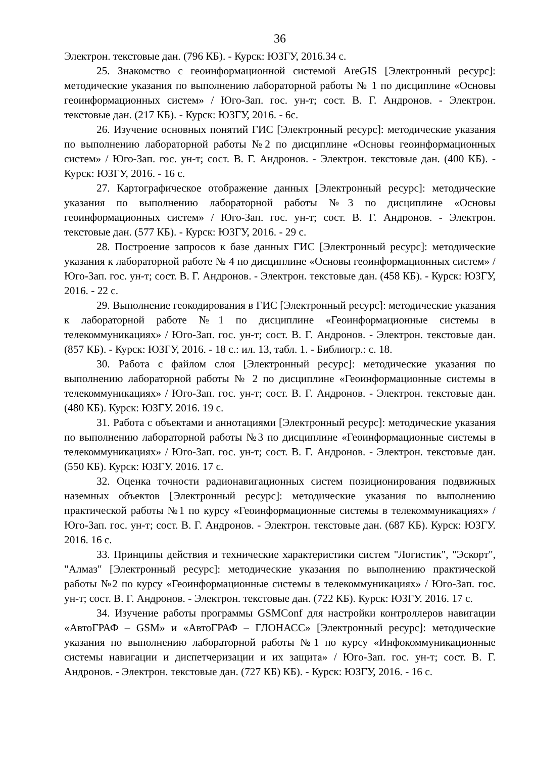36
Электрон. текстовые дан. (796 КБ). - Курск: ЮЗГУ, 2016.34 с.
25. Знакомство с геоинформационной системой AreGIS [Электронный ресурс]: методические указания по выполнению лабораторной работы № 1 по дисциплине «Основы геоинформационных систем» / Юго-Зап. гос. ун-т; сост. В. Г. Андронов. - Электрон. текстовые дан. (217 КБ). - Курск: ЮЗГУ, 2016. - 6с.
26. Изучение основных понятий ГИС [Электронный ресурс]: методические указания по выполнению лабораторной работы №2 по дисциплине «Основы геоинформационных систем» / Юго-Зап. гос. ун-т; сост. В. Г. Андронов. - Электрон. текстовые дан. (400 КБ). - Курск: ЮЗГУ, 2016. - 16 с.
27. Картографическое отображение данных [Электронный ресурс]: методические указания по выполнению лабораторной работы №3 по дисциплине «Основы геоинформационных систем» / Юго-Зап. гос. ун-т; сост. В. Г. Андронов. - Электрон. текстовые дан. (577 КБ). - Курск: ЮЗГУ, 2016. - 29 с.
28. Построение запросов к базе данных ГИС [Электронный ресурс]: методические указания к лабораторной работе № 4 по дисциплине «Основы геоинформационных систем» / Юго-Зап. гос. ун-т; сост. В. Г. Андронов. - Электрон. текстовые дан. (458 КБ). - Курск: ЮЗГУ, 2016. - 22 с.
29. Выполнение геокодирования в ГИС [Электронный ресурс]: методические указания к лабораторной работе №1 по дисциплине «Геоинформационные системы в телекоммуникациях» / Юго-Зап. гос. ун-т; сост. В. Г. Андронов. - Электрон. текстовые дан. (857 КБ). - Курск: ЮЗГУ, 2016. - 18 с.: ил. 13, табл. 1. - Библиогр.: с. 18.
30. Работа с файлом слоя [Электронный ресурс]: методические указания по выполнению лабораторной работы № 2 по дисциплине «Геоинформационные системы в телекоммуникациях» / Юго-Зап. гос. ун-т; сост. В. Г. Андронов. - Электрон. текстовые дан. (480 КБ). Курск: ЮЗГУ. 2016. 19 с.
31. Работа с объектами и аннотациями [Электронный ресурс]: методические указания по выполнению лабораторной работы №3 по дисциплине «Геоинформационные системы в телекоммуникациях» / Юго-Зап. гос. ун-т; сост. В. Г. Андронов. - Электрон. текстовые дан. (550 КБ). Курск: ЮЗГУ. 2016. 17 с.
32. Оценка точности радионавигационных систем позиционирования подвижных наземных объектов [Электронный ресурс]: методические указания по выполнению практической работы №1 по курсу «Геоинформационные системы в телекоммуникациях» / Юго-Зап. гос. ун-т; сост. В. Г. Андронов. - Электрон. текстовые дан. (687 КБ). Курск: ЮЗГУ. 2016. 16 с.
33. Принципы действия и технические характеристики систем "Логистик", "Эскорт", "Алмаз" [Электронный ресурс]: методические указания по выполнению практической работы №2 по курсу «Геоинформационные системы в телекоммуникациях» / Юго-Зап. гос. ун-т; сост. В. Г. Андронов. - Электрон. текстовые дан. (722 КБ). Курск: ЮЗГУ. 2016. 17 с.
34. Изучение работы программы GSMConf для настройки контроллеров навигации «АвтоГРАФ – GSM» и «АвтоГРАФ – ГЛОНАСС» [Электронный ресурс]: методические указания по выполнению лабораторной работы №1 по курсу «Инфокоммуникационные системы навигации и диспетчеризации и их защита» / Юго-Зап. гос. ун-т; сост. В. Г. Андронов. - Электрон. текстовые дан. (727 КБ) КБ). - Курск: ЮЗГУ, 2016. - 16 с.